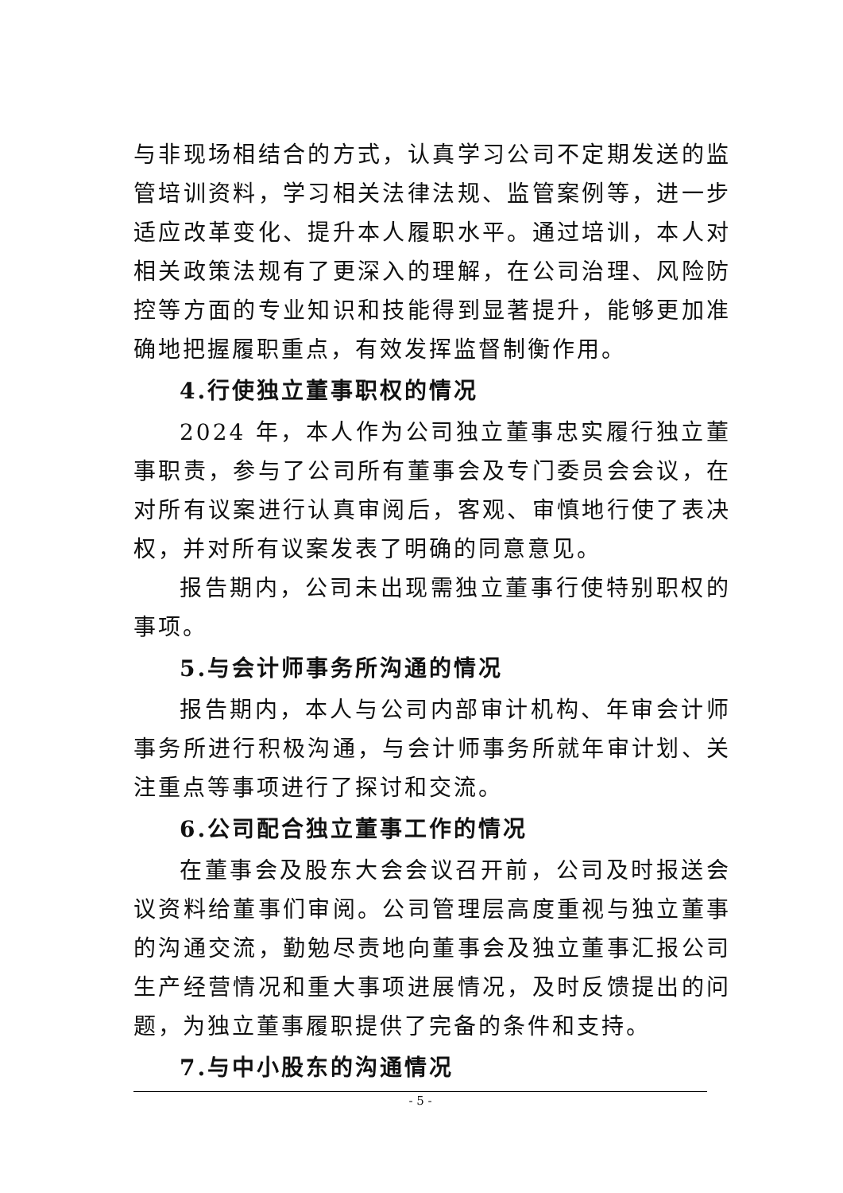与非现场相结合的方式，认真学习公司不定期发送的监管培训资料，学习相关法律法规、监管案例等，进一步适应改革变化、提升本人履职水平。通过培训，本人对相关政策法规有了更深入的理解，在公司治理、风险防控等方面的专业知识和技能得到显著提升，能够更加准确地把握履职重点，有效发挥监督制衡作用。
4.行使独立董事职权的情况
2024 年，本人作为公司独立董事忠实履行独立董事职责，参与了公司所有董事会及专门委员会会议，在对所有议案进行认真审阅后，客观、审慎地行使了表决权，并对所有议案发表了明确的同意意见。
报告期内，公司未出现需独立董事行使特别职权的事项。
5.与会计师事务所沟通的情况
报告期内，本人与公司内部审计机构、年审会计师事务所进行积极沟通，与会计师事务所就年审计划、关注重点等事项进行了探讨和交流。
6.公司配合独立董事工作的情况
在董事会及股东大会会议召开前，公司及时报送会议资料给董事们审阅。公司管理层高度重视与独立董事的沟通交流，勤勉尽责地向董事会及独立董事汇报公司生产经营情况和重大事项进展情况，及时反馈提出的问题，为独立董事履职提供了完备的条件和支持。
7.与中小股东的沟通情况
- 5 -